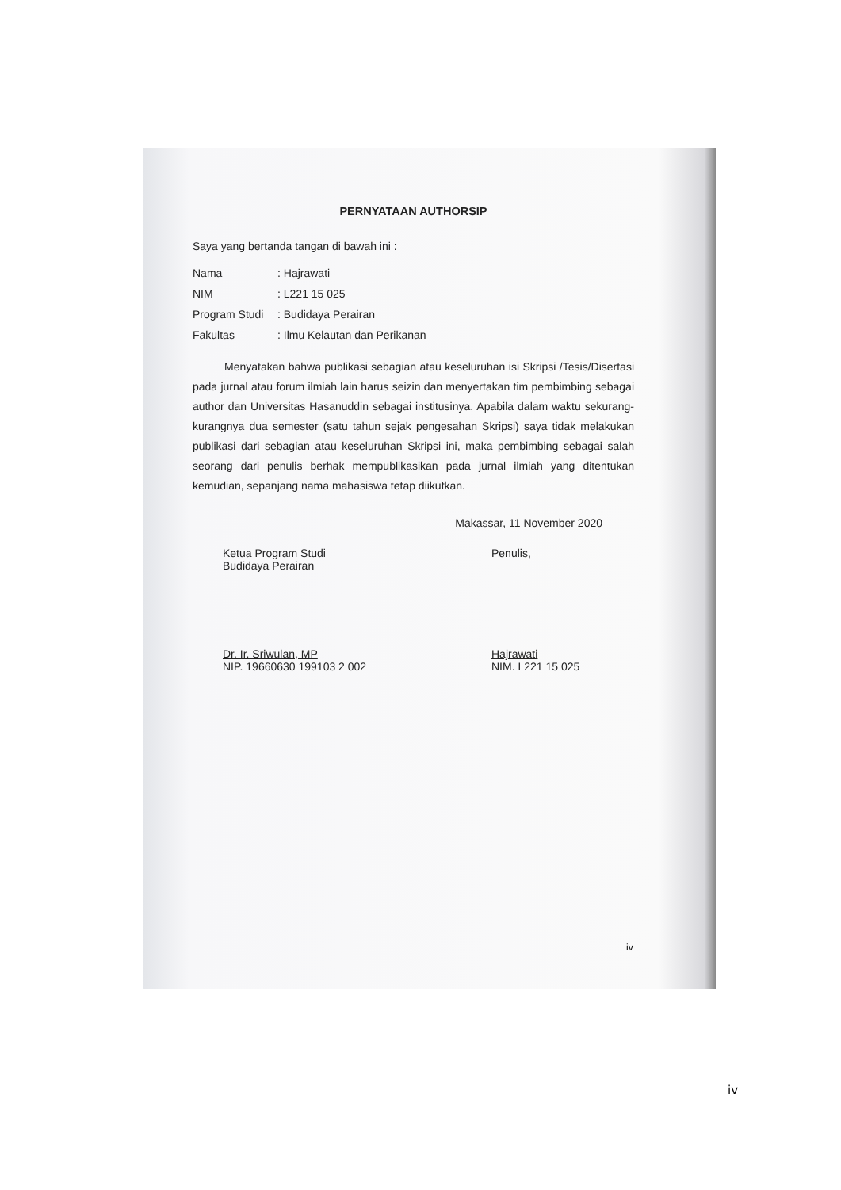PERNYATAAN AUTHORSIP
Saya yang bertanda tangan di bawah ini :
Nama: Hajrawati
NIM: L221 15 025
Program Studi: Budidaya Perairan
Fakultas: Ilmu Kelautan dan Perikanan
Menyatakan bahwa publikasi sebagian atau keseluruhan isi Skripsi /Tesis/Disertasi pada jurnal atau forum ilmiah lain harus seizin dan menyertakan tim pembimbing sebagai author dan Universitas Hasanuddin sebagai institusinya. Apabila dalam waktu sekurang-kurangnya dua semester (satu tahun sejak pengesahan Skripsi) saya tidak melakukan publikasi dari sebagian atau keseluruhan Skripsi ini, maka pembimbing sebagai salah seorang dari penulis berhak mempublikasikan pada jurnal ilmiah yang ditentukan kemudian, sepanjang nama mahasiswa tetap diikutkan.
Makassar, 11 November 2020
Ketua Program Studi
Budidaya Perairan
Dr. Ir. Sriwulan, MP
NIP. 19660630 199103 2 002
Penulis,
Hajrawati
NIM. L221 15 025
iv
iv